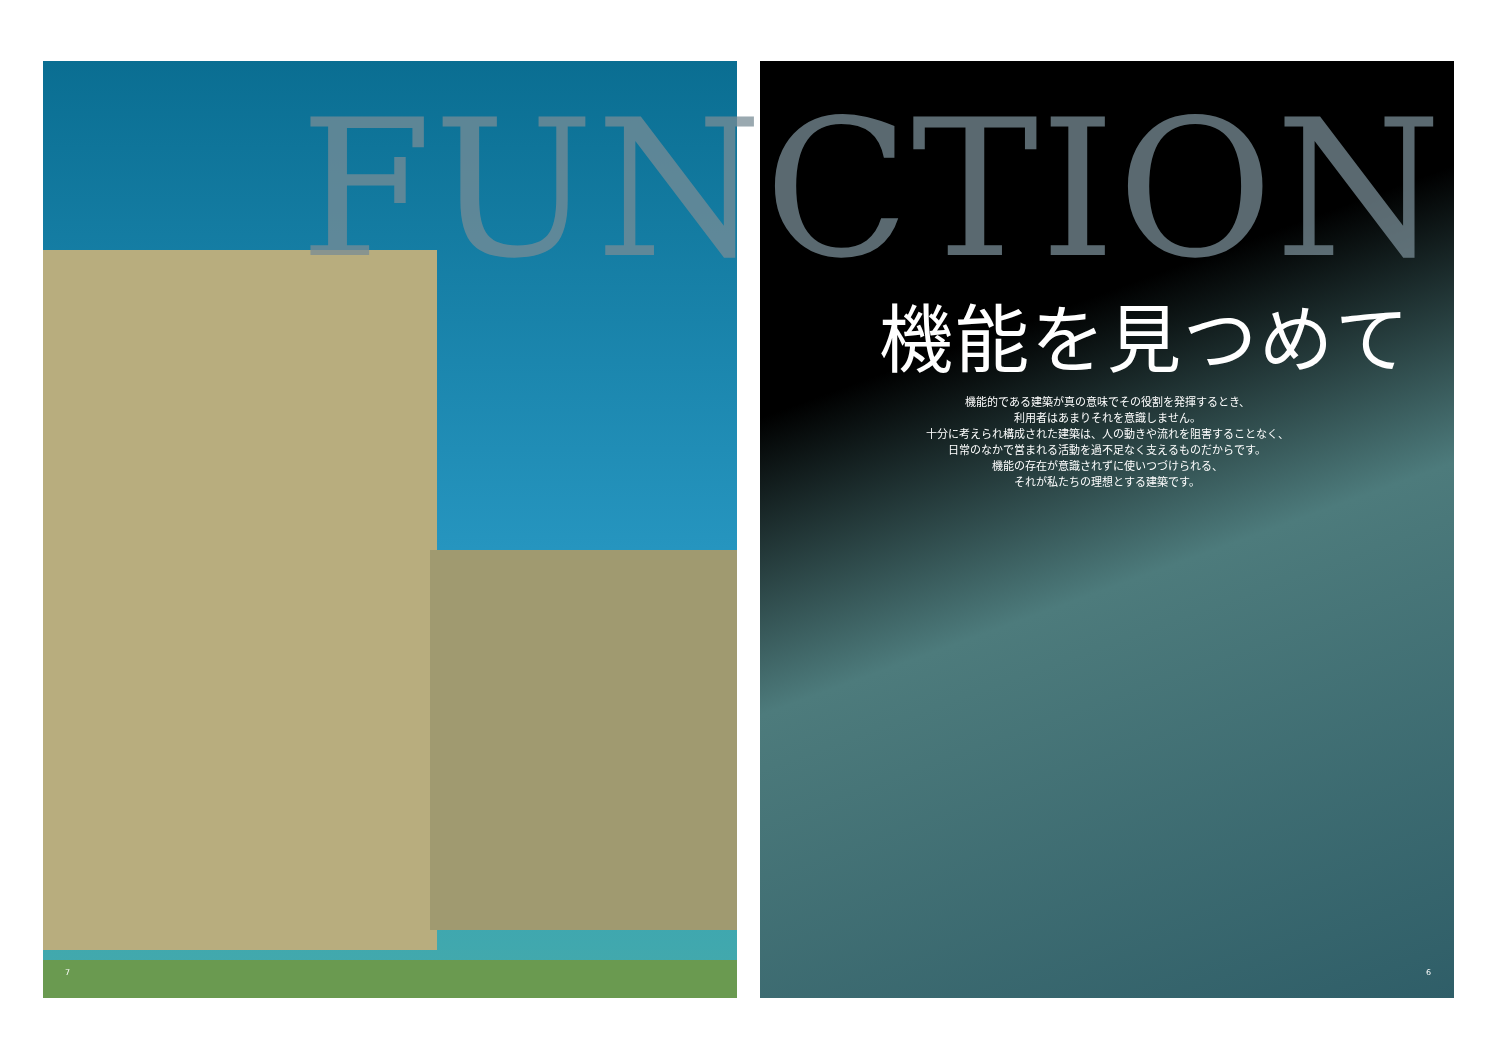FUNCTION
機能を見つめて
機能的である建築が真の意味でその役割を発揮するとき、
利用者はあまりそれを意識しません。
十分に考えられ構成された建築は、人の動きや流れを阻害することなく、
日常のなかで営まれる活動を過不足なく支えるものだからです。
機能の存在が意識されずに使いつづけられる、
それが私たちの理想とする建築です。
7 6